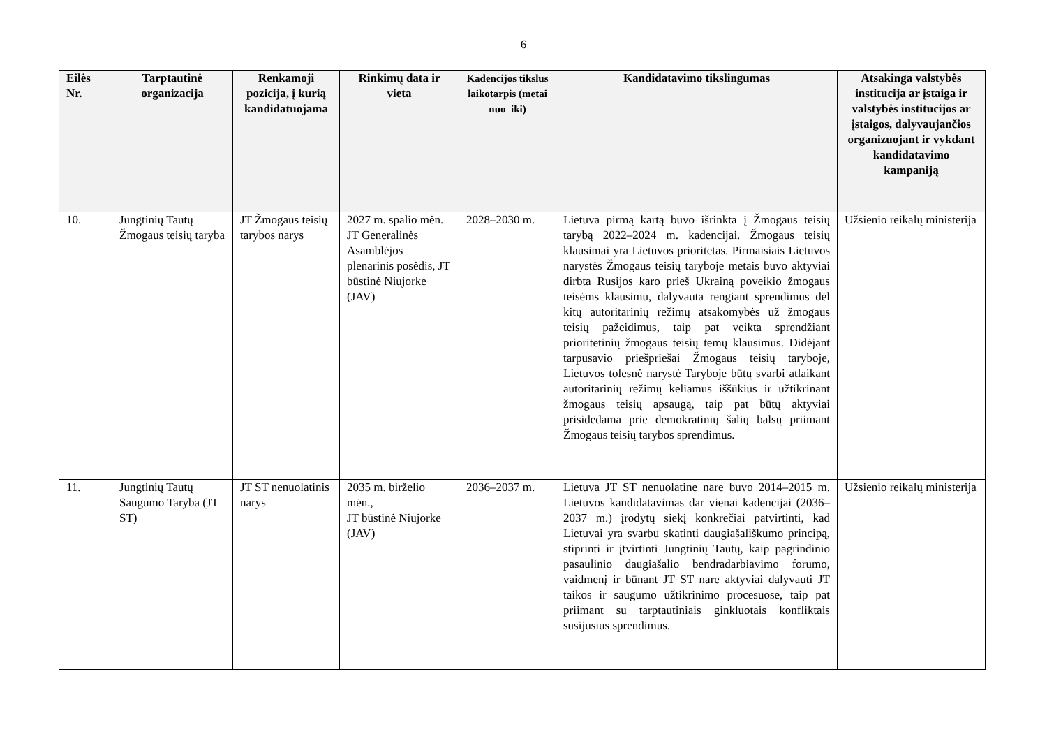6
| Eilės Nr. | Tarptautinė organizacija | Renkamoji pozicija, į kurią kandidatuojama | Rinkimų data ir vieta | Kadencijos tikslus laikotarpis (metai nuo–iki) | Kandidatavimo tikslingumas | Atsakinga valstybės institucija ar įstaiga ir valstybės institucijos ar įstaigos, dalyvaujančios organizuojant ir vykdant kandidatavimo kampaniją |
| --- | --- | --- | --- | --- | --- | --- |
| 10. | Jungtinių Tautų Žmogaus teisių taryba | JT Žmogaus teisių tarybos narys | 2027 m. spalio mėn. JT Generalinės Asamblėjos plenarinis posėdis, JT būstinė Niujorke (JAV) | 2028–2030 m. | Lietuva pirmą kartą buvo išrinkta į Žmogaus teisių tarybą 2022–2024 m. kadencijai. Žmogaus teisių klausimai yra Lietuvos prioritetas. Pirmaisiais Lietuvos narystės Žmogaus teisių taryboje metais buvo aktyviai dirbta Rusijos karo prieš Ukrainą poveikio žmogaus teisėms klausimu, dalyvauta rengiant sprendimus dėl kitų autoritarinių režimų atsakomybės už žmogaus teisių pažeidimus, taip pat veikta sprendžiant prioritetinių žmogaus teisių temų klausimus. Didėjant tarpusavio priešpriešai Žmogaus teisių taryboje, Lietuvos tolesnė narystė Taryboje būtų svarbi atlaikant autoritarinių režimų keliamus iššūkius ir užtikrinant žmogaus teisių apsaugą, taip pat būtų aktyviai prisidedama prie demokratinių šalių balsų priimant Žmogaus teisių tarybos sprendimus. | Užsienio reikalų ministerija |
| 11. | Jungtinių Tautų Saugumo Taryba (JT ST) | JT ST nenuolatinis narys | 2035 m. birželio mėn., JT būstinė Niujorke (JAV) | 2036–2037 m. | Lietuva JT ST nenuolatine nare buvo 2014–2015 m. Lietuvos kandidatavimas dar vienai kadencijai (2036–2037 m.) įrodytų siekį konkrečiai patvirtinti, kad Lietuvai yra svarbu skatinti daugiašališkumo principą, stiprinti ir įtvirtinti Jungtinių Tautų, kaip pagrindinio pasaulinio daugiašalio bendradarbiavimo forumo, vaidmenį ir būnant JT ST nare aktyviai dalyvauti JT taikos ir saugumo užtikrinimo procesuose, taip pat priimant su tarptautiniais ginkluotais konfliktais susijusius sprendimus. | Užsienio reikalų ministerija |